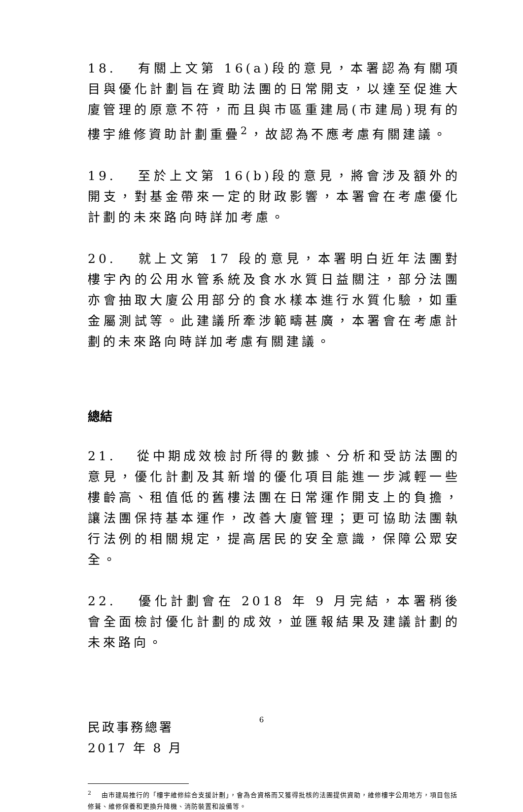18. 有關上文第 16(a)段的意見，本署認為有關項目與優化計劃旨在資助法團的日常開支，以達至促進大廈管理的原意不符，而且與市區重建局(市建局)現有的樓宇維修資助計劃重疊<sup>2</sup>，故認為不應考慮有關建議。
19. 至於上文第 16(b)段的意見，將會涉及額外的開支，對基金帶來一定的財政影響，本署會在考慮優化計劃的未來路向時詳加考慮。
20. 就上文第 17 段的意見，本署明白近年法團對樓宇內的公用水管系統及食水水質日益關注，部分法團亦會抽取大廈公用部分的食水樣本進行水質化驗，如重金屬測試等。此建議所牽涉範疇甚廣，本署會在考慮計劃的未來路向時詳加考慮有關建議。
總結
21. 從中期成效檢討所得的數據、分析和受訪法團的意見，優化計劃及其新增的優化項目能進一步減輕一些樓齡高、租值低的舊樓法團在日常運作開支上的負擔，讓法團保持基本運作，改善大廈管理；更可協助法團執行法例的相關規定，提高居民的安全意識，保障公眾安全。
22. 優化計劃會在 2018 年 9 月完結，本署稍後會全面檢討優化計劃的成效，並匯報結果及建議計劃的未來路向。
民政事務總署
2017 年 8 月
<sup>2</sup> 由市建局推行的「樓宇維修綜合支援計劃」，會為合資格而又獲得批核的法團提供資助，維修樓宇公用地方，項目包括修葺、維修保養和更換升降機、消防裝置和設備等。
6